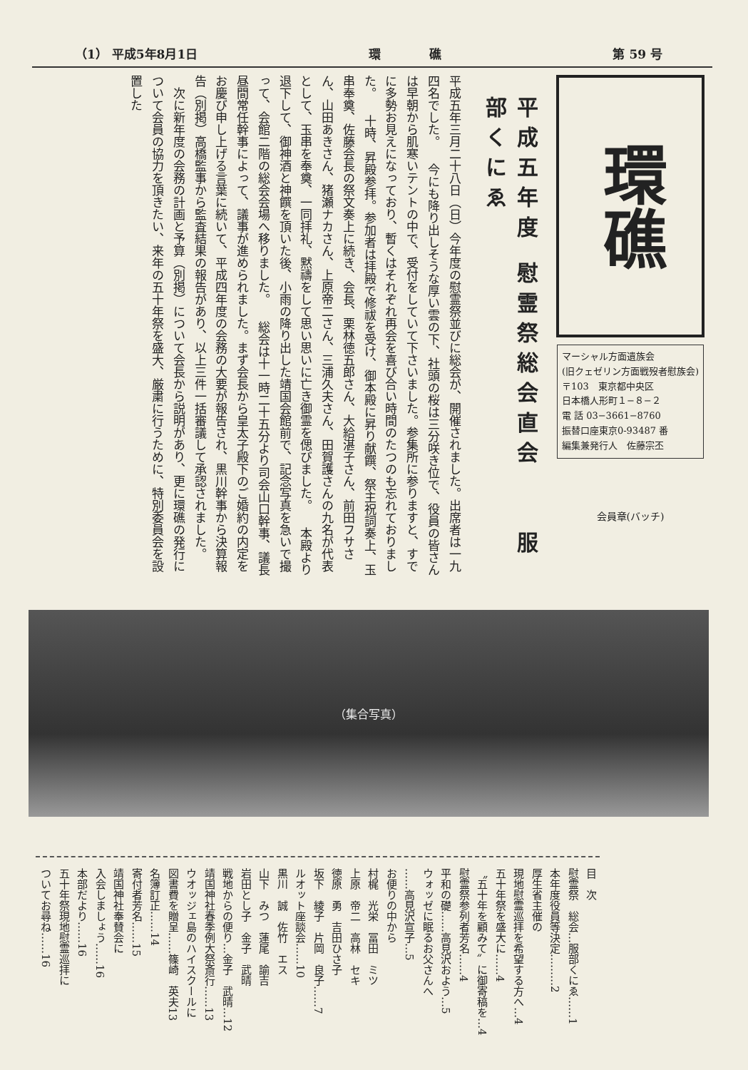（1） 平成5年8月1日 環　　　　礁 第 59 号
環礁
マーシャル方面遺族会
(旧クェゼリン方面戦歿者慰族会)
〒103　東京都中央区
日本橋人形町１−８−２
電 話 03−3661−8760
振替口座東京0-93487 番
編集兼発行人　佐藤宗丕
会員章(バッチ)
平成五年度 慰霊祭総会直会　　服部くにゑ
平成五年三月二十八日（日）今年度の慰霊祭並びに総会が、開催されました。出席者は一九四名でした。 　今にも降り出しそうな厚い雲の下、社頭の桜は三分咲き位で、役員の皆さんは早朝から肌寒いテントの中で、受付をしていて下さいました。参集所に参りますと、すでに多勢お見えになっており、暫くはそれぞれ再会を喜び合い時間のたつのも忘れておりました。 　十時、昇殿参拝。参加者は拝殿で修祓を受け、御本殿に昇り献饌、祭主祝詞奏上、玉串奉奠、佐藤会長の祭文奏上に続き、会長、栗林徳五郎さん、大給湛子さん、前田フサさん、山田あきさん、猪瀬ナカさん、上原帝二さん、三浦久夫さん、田賀護さんの九名が代表として、玉串を奉奠、一同拝礼、黙禱をして思い思いに亡き御霊を偲びました。 　本殿より退下して、御神酒と神饌を頂いた後、小雨の降り出した靖国会館前で、記念写真を急いで撮って、会館二階の総会会場へ移りました。 　総会は十一時二十五分より司会山口幹事、議長昼間常任幹事によって、議事が進められました。まず会長から皇太子殿下のご婚約の内定をお慶び申し上げる言葉に続いて、平成四年度の会務の大要が報告され、黒川幹事から決算報告（別掲）高橋監事から監査結果の報告があり、以上三件一括審議して承認されました。 　次に新年度の会務の計画と予算（別掲）について会長から説明があり、更に環礁の発行について会員の協力を頂きたい、来年の五十年祭を盛大、厳粛に行うために、特別委員会を設置した
（集合写真）
目　次
慰霊祭　総会…服部くにゑ……1
本年度役員等決定………2
厚生省主催の
現地慰霊巡拝を希望する方へ…4
五十年祭を盛大に……4
〝五十年を顧みて〟に御寄稿を…4
慰霊祭参列者芳名……4
平和の礎……高見沢およう…5
ウォッゼに眠るお父さんへ
……高見沢宣子…5
お便りの中から
村梶　光栄　冨田　ミツ
上原　帝二　高林　セキ
徳原　勇　吉田ひさ子
坂下　綾子　片岡　良子……7
ルオット座談会……10
黒川　誠　佐竹　エス
山下　みつ　蓮尾　諭吉
岩田とし子　金子　武晴
戦地からの便り…金子　武晴…12
靖国神社春季例大祭斎行……13
ウオッジェ島のハイスクールに
図書費を贈呈……篠崎　英夫13
名簿訂正……14
寄付者芳名……15
靖国神社奉賛会に
入会しましょう……16
本部だより……16
五十年祭現地慰霊巡拝に
ついてお尋ね……16